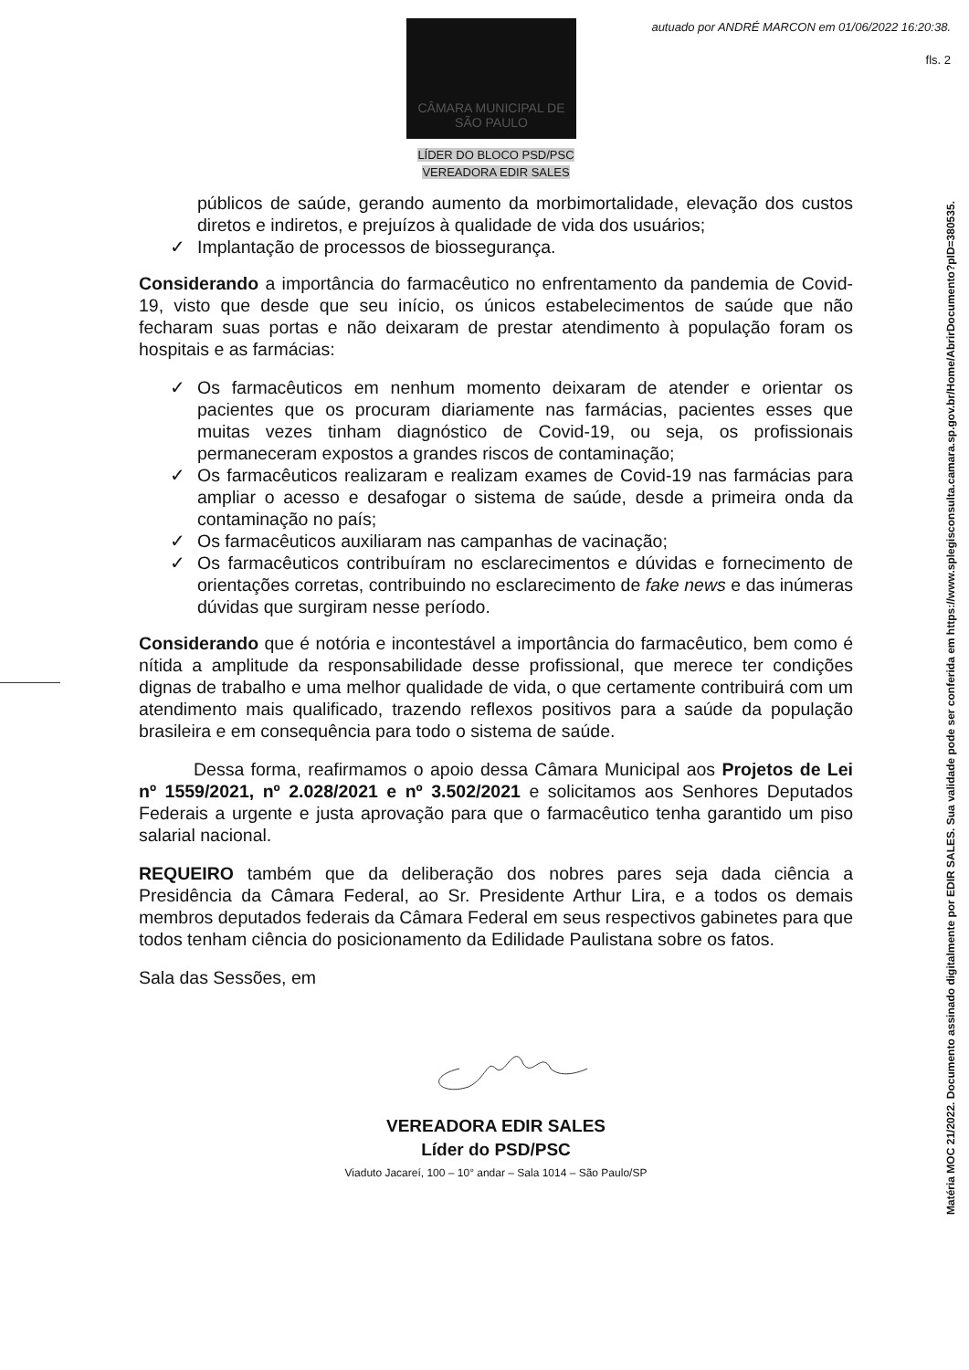autuado por ANDRÉ MARCON em 01/06/2022 16:20:38.
fls. 2
CÂMARA MUNICIPAL DE
SÃO PAULO
Matéria MOC 21/2022. Documento assinado digitalmente por EDIR SALES. Sua validade pode ser conferida em https://www.splegisconsulta.camara.sp.gov.br/Home/AbrirDocumento?pID=380535.
LÍDER DO BLOCO PSD/PSC
VEREADORA EDIR SALES
públicos de saúde, gerando aumento da morbimortalidade, elevação dos custos diretos e indiretos, e prejuízos à qualidade de vida dos usuários;
✓ Implantação de processos de biossegurança.
Considerando a importância do farmacêutico no enfrentamento da pandemia de Covid-19, visto que desde que seu início, os únicos estabelecimentos de saúde que não fecharam suas portas e não deixaram de prestar atendimento à população foram os hospitais e as farmácias:
✓ Os farmacêuticos em nenhum momento deixaram de atender e orientar os pacientes que os procuram diariamente nas farmácias, pacientes esses que muitas vezes tinham diagnóstico de Covid-19, ou seja, os profissionais permaneceram expostos a grandes riscos de contaminação;
✓ Os farmacêuticos realizaram e realizam exames de Covid-19 nas farmácias para ampliar o acesso e desafogar o sistema de saúde, desde a primeira onda da contaminação no país;
✓ Os farmacêuticos auxiliaram nas campanhas de vacinação;
✓ Os farmacêuticos contribuíram no esclarecimentos e dúvidas e fornecimento de orientações corretas, contribuindo no esclarecimento de fake news e das inúmeras dúvidas que surgiram nesse período.
Considerando que é notória e incontestável a importância do farmacêutico, bem como é nítida a amplitude da responsabilidade desse profissional, que merece ter condições dignas de trabalho e uma melhor qualidade de vida, o que certamente contribuirá com um atendimento mais qualificado, trazendo reflexos positivos para a saúde da população brasileira e em consequência para todo o sistema de saúde.
Dessa forma, reafirmamos o apoio dessa Câmara Municipal aos Projetos de Lei nº 1559/2021, nº 2.028/2021 e nº 3.502/2021 e solicitamos aos Senhores Deputados Federais a urgente e justa aprovação para que o farmacêutico tenha garantido um piso salarial nacional.
REQUEIRO também que da deliberação dos nobres pares seja dada ciência a Presidência da Câmara Federal, ao Sr. Presidente Arthur Lira, e a todos os demais membros deputados federais da Câmara Federal em seus respectivos gabinetes para que todos tenham ciência do posicionamento da Edilidade Paulistana sobre os fatos.
Sala das Sessões, em
VEREADORA EDIR SALES
Líder do PSD/PSC
Viaduto Jacareí, 100 – 10° andar – Sala 1014 – São Paulo/SP